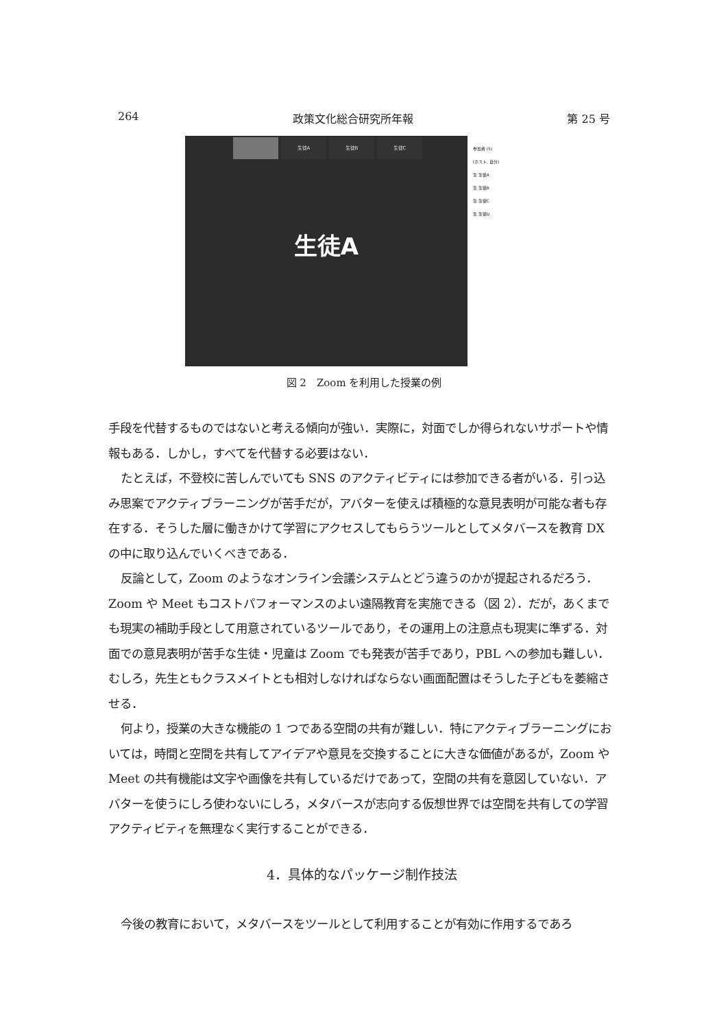264 政策文化総合研究所年報 第 25 号
生徒A 生徒B 生徒C
生徒A
参加者 (5)
(ホスト, 自分)
生 生徒A
生 生徒B
生 生徒C
生 生徒D
図 2　Zoom を利用した授業の例
手段を代替するものではないと考える傾向が強い．実際に，対面でしか得られないサポートや情報もある．しかし，すべてを代替する必要はない．
たとえば，不登校に苦しんでいても SNS のアクティビティには参加できる者がいる．引っ込み思案でアクティブラーニングが苦手だが，アバターを使えば積極的な意見表明が可能な者も存在する．そうした層に働きかけて学習にアクセスしてもらうツールとしてメタバースを教育 DX の中に取り込んでいくべきである．
反論として，Zoom のようなオンライン会議システムとどう違うのかが提起されるだろう．Zoom や Meet もコストパフォーマンスのよい遠隔教育を実施できる（図 2）．だが，あくまでも現実の補助手段として用意されているツールであり，その運用上の注意点も現実に準ずる．対面での意見表明が苦手な生徒・児童は Zoom でも発表が苦手であり，PBL への参加も難しい．むしろ，先生ともクラスメイトとも相対しなければならない画面配置はそうした子どもを萎縮させる．
何より，授業の大きな機能の 1 つである空間の共有が難しい．特にアクティブラーニングにおいては，時間と空間を共有してアイデアや意見を交換することに大きな価値があるが，Zoom や Meet の共有機能は文字や画像を共有しているだけであって，空間の共有を意図していない．アバターを使うにしろ使わないにしろ，メタバースが志向する仮想世界では空間を共有しての学習アクティビティを無理なく実行することができる．
4．具体的なパッケージ制作技法
今後の教育において，メタバースをツールとして利用することが有効に作用するであろ